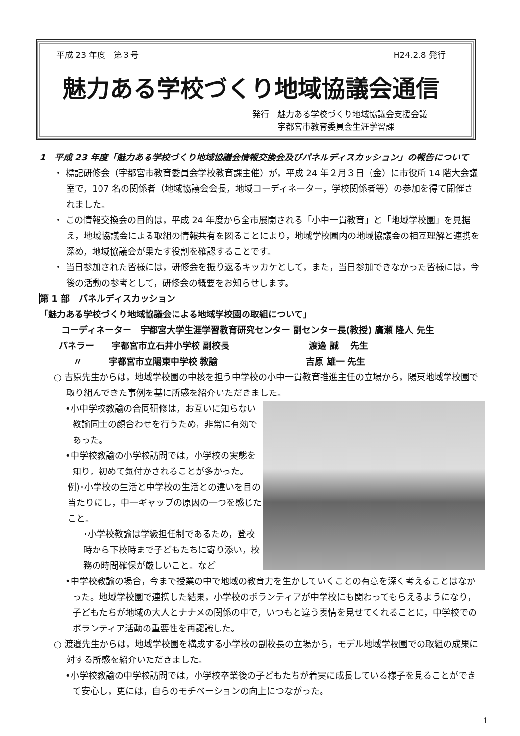平成 23 年度　第３号 H24.2.8 発行
魅力ある学校づくり地域協議会通信
発行　魅力ある学校づくり地域協議会支援会議
　　　宇都宮市教育委員会生涯学習課
1　平成 23 年度「魅力ある学校づくり地域協議会情報交換会及びパネルディスカッション」の報告について
・ 標記研修会（宇都宮市教育委員会学校教育課主催）が，平成 24 年２月３日（金）に市役所 14 階大会議室で，107 名の関係者（地域協議会会長，地域コーディネーター，学校関係者等）の参加を得て開催されました。
・ この情報交換会の目的は，平成 24 年度から全市展開される「小中一貫教育」と「地域学校園」を見据え，地域協議会による取組の情報共有を図ることにより，地域学校園内の地域協議会の相互理解と連携を深め，地域協議会が果たす役割を確認することです。
・ 当日参加された皆様には，研修会を振り返るキッカケとして，また，当日参加できなかった皆様には，今後の活動の参考として，研修会の概要をお知らせします。
第 1 部　パネルディスカッション
「魅力ある学校づくり地域協議会による地域学校園の取組について」
コーディネーター　宇都宮大学生涯学習教育研究センター 副センター長(教授) 廣瀬 隆人 先生
パネラー　　宇都宮市立石井小学校 副校長　　　　　　　　　渡邉 誠　 先生
〃　　　宇都宮市立陽東中学校 教諭　　　　　　　　　　吉原 雄一 先生
○ 吉原先生からは，地域学校園の中核を担う中学校の小中一貫教育推進主任の立場から，陽東地域学校園で取り組んできた事例を基に所感を紹介いただきました。
•小中学校教諭の合同研修は，お互いに知らない教諭同士の顔合わせを行うため，非常に有効であった。
•中学校教諭の小学校訪問では，小学校の実態を知り，初めて気付かされることが多かった。
例)･小学校の生活と中学校の生活との違いを目の当たりにし，中一ギャップの原因の一つを感じたこと。
･小学校教諭は学級担任制であるため，登校時から下校時まで子どもたちに寄り添い，校務の時間確保が厳しいこと。など
•中学校教諭の場合，今まで授業の中で地域の教育力を生かしていくことの有意を深く考えることはなかった。地域学校園で連携した結果，小学校のボランティアが中学校にも関わってもらえるようになり，子どもたちが地域の大人とナナメの関係の中で，いつもと違う表情を見せてくれることに，中学校でのボランティア活動の重要性を再認識した。
○ 渡邉先生からは，地域学校園を構成する小学校の副校長の立場から，モデル地域学校園での取組の成果に対する所感を紹介いただきました。
•小学校教諭の中学校訪問では，小学校卒業後の子どもたちが着実に成長している様子を見ることができて安心し，更には，自らのモチベーションの向上につながった。
1